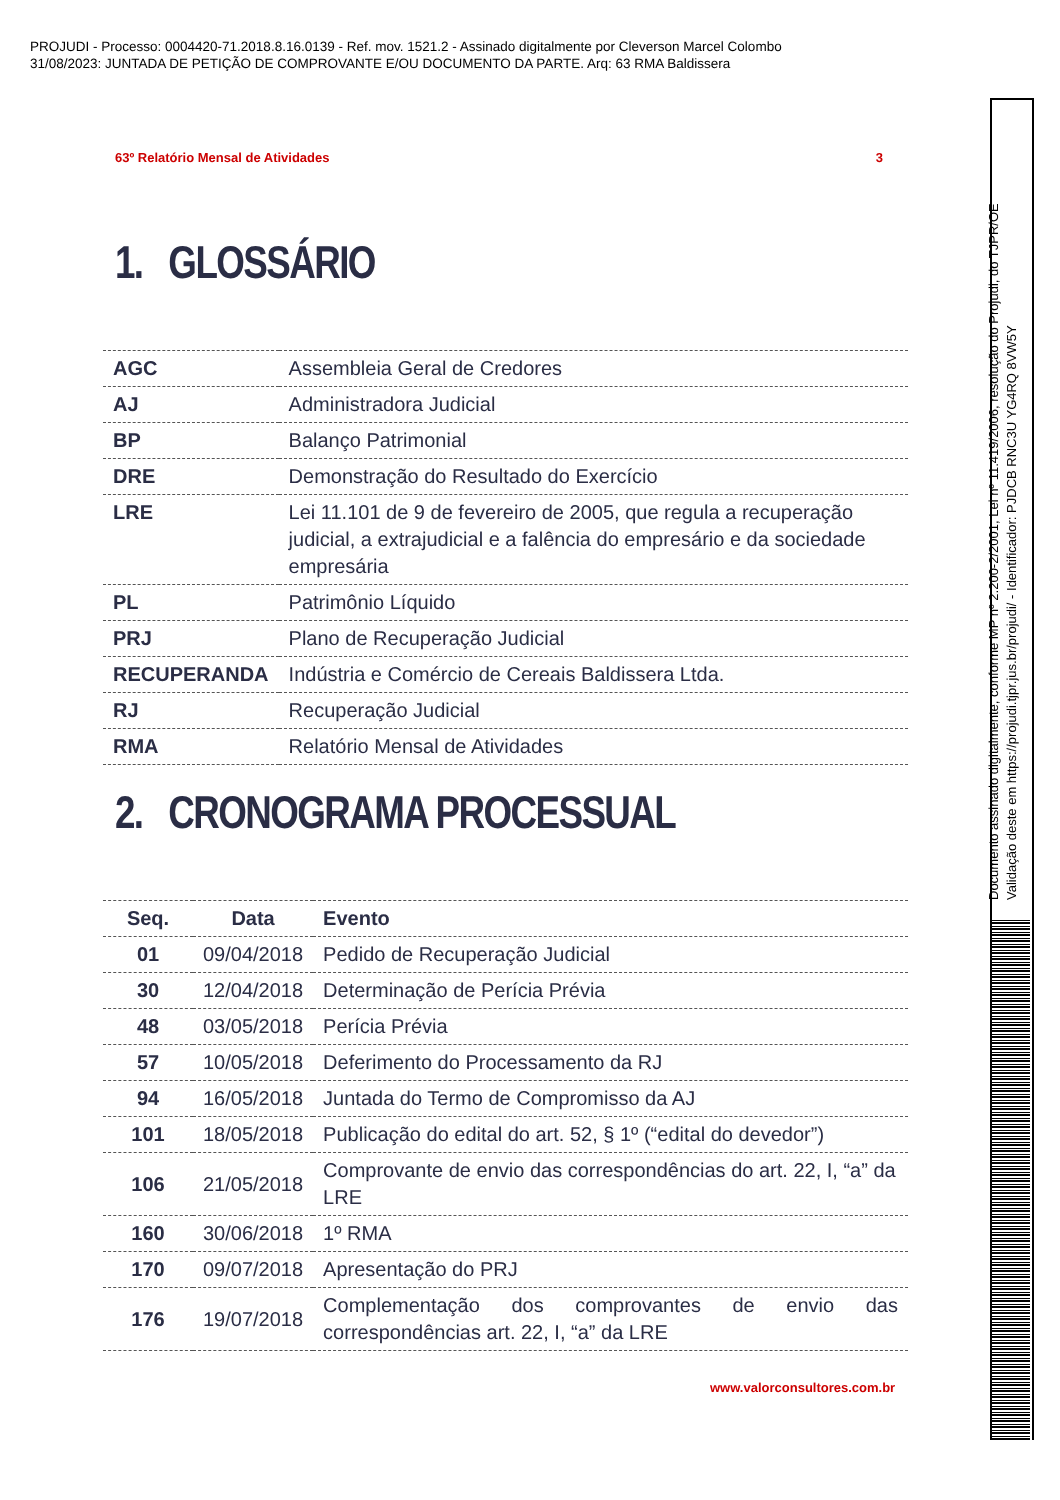PROJUDI - Processo: 0004420-71.2018.8.16.0139 - Ref. mov. 1521.2 - Assinado digitalmente por Cleverson Marcel Colombo
31/08/2023: JUNTADA DE PETIÇÃO DE COMPROVANTE E/OU DOCUMENTO DA PARTE. Arq: 63 RMA Baldissera
63º Relatório Mensal de Atividades 3
1. GLOSSÁRIO
| AGC | Assembleia Geral de Credores |
| AJ | Administradora Judicial |
| BP | Balanço Patrimonial |
| DRE | Demonstração do Resultado do Exercício |
| LRE | Lei 11.101 de 9 de fevereiro de 2005, que regula a recuperação judicial, a extrajudicial e a falência do empresário e da sociedade empresária |
| PL | Patrimônio Líquido |
| PRJ | Plano de Recuperação Judicial |
| RECUPERANDA | Indústria e Comércio de Cereais Baldissera Ltda. |
| RJ | Recuperação Judicial |
| RMA | Relatório Mensal de Atividades |
2. CRONOGRAMA PROCESSUAL
| Seq. | Data | Evento |
| --- | --- | --- |
| 01 | 09/04/2018 | Pedido de Recuperação Judicial |
| 30 | 12/04/2018 | Determinação de Perícia Prévia |
| 48 | 03/05/2018 | Perícia Prévia |
| 57 | 10/05/2018 | Deferimento do Processamento da RJ |
| 94 | 16/05/2018 | Juntada do Termo de Compromisso da AJ |
| 101 | 18/05/2018 | Publicação do edital do art. 52, § 1º (“edital do devedor”) |
| 106 | 21/05/2018 | Comprovante de envio das correspondências do art. 22, I, “a” da LRE |
| 160 | 30/06/2018 | 1º RMA |
| 170 | 09/07/2018 | Apresentação do PRJ |
| 176 | 19/07/2018 | Complementação dos comprovantes de envio das correspondências art. 22, I, “a” da LRE |
www.valorconsultores.com.br
Documento assinado digitalmente, conforme MP nº 2.200-2/2001, Lei nº 11.419/2006, resolução do Projudi, do TJPR/OE
Validação deste em https://projudi.tjpr.jus.br/projudi/ - Identificador: PJDCB RNC3U YG4RQ 8VW5Y